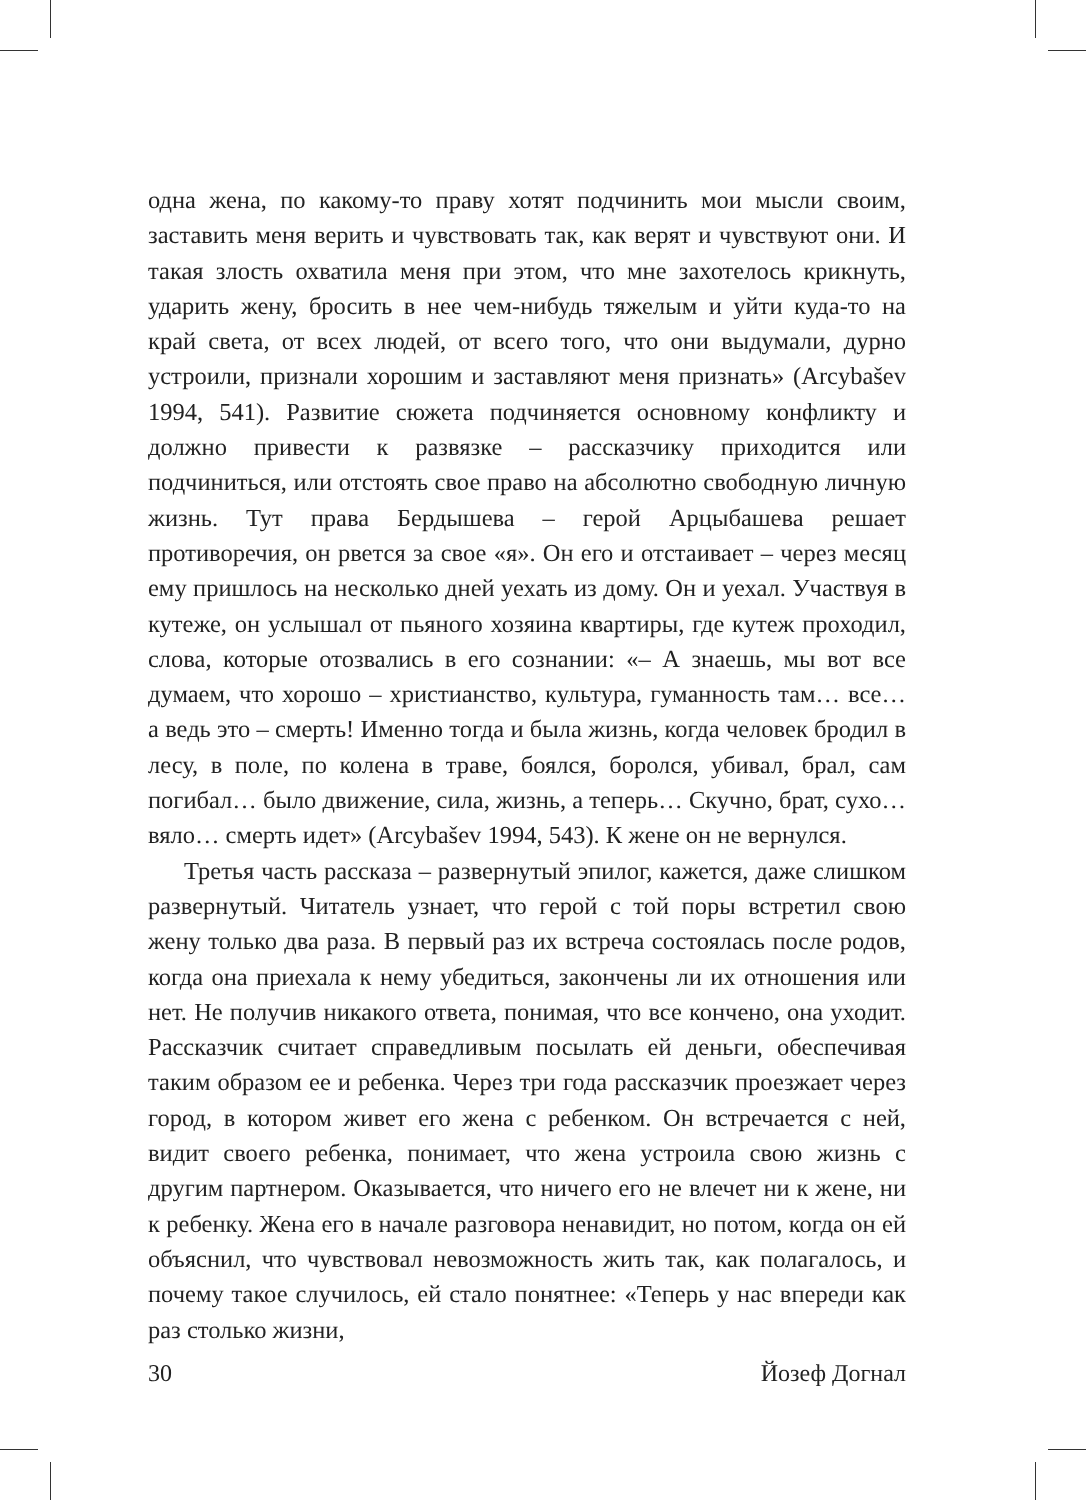одна жена, по какому-то праву хотят подчинить мои мысли своим, заставить меня верить и чувствовать так, как верят и чувствуют они. И такая злость охватила меня при этом, что мне захотелось крикнуть, ударить жену, бросить в нее чем-нибудь тяжелым и уйти куда-то на край света, от всех людей, от всего того, что они выдумали, дурно устроили, признали хорошим и заставляют меня признать» (Arcybašev 1994, 541). Развитие сюжета подчиняется основному конфликту и должно привести к развязке – рассказчику приходится или подчиниться, или отстоять свое право на абсолютно свободную личную жизнь. Тут права Бердышева – герой Арцыбашева решает противоречия, он рвется за свое «я». Он его и отстаивает – через месяц ему пришлось на несколько дней уехать из дому. Он и уехал. Участвуя в кутеже, он услышал от пьяного хозяина квартиры, где кутеж проходил, слова, которые отозвались в его сознании: «– А знаешь, мы вот все думаем, что хорошо – христианство, культура, гуманность там… все… а ведь это – смерть! Именно тогда и была жизнь, когда человек бродил в лесу, в поле, по колена в траве, боялся, боролся, убивал, брал, сам погибал… было движение, сила, жизнь, а теперь… Скучно, брат, сухо… вяло… смерть идет» (Arcybašev 1994, 543). К жене он не вернулся.
Третья часть рассказа – развернутый эпилог, кажется, даже слишком развернутый. Читатель узнает, что герой с той поры встретил свою жену только два раза. В первый раз их встреча состоялась после родов, когда она приехала к нему убедиться, закончены ли их отношения или нет. Не получив никакого ответа, понимая, что все кончено, она уходит. Рассказчик считает справедливым посылать ей деньги, обеспечивая таким образом ее и ребенка. Через три года рассказчик проезжает через город, в котором живет его жена с ребенком. Он встречается с ней, видит своего ребенка, понимает, что жена устроила свою жизнь с другим партнером. Оказывается, что ничего его не влечет ни к жене, ни к ребенку. Жена его в начале разговора ненавидит, но потом, когда он ей объяснил, что чувствовал невозможность жить так, как полагалось, и почему такое случилось, ей стало понятнее: «Теперь у нас впереди как раз столько жизни,
30 Йозеф Догнал